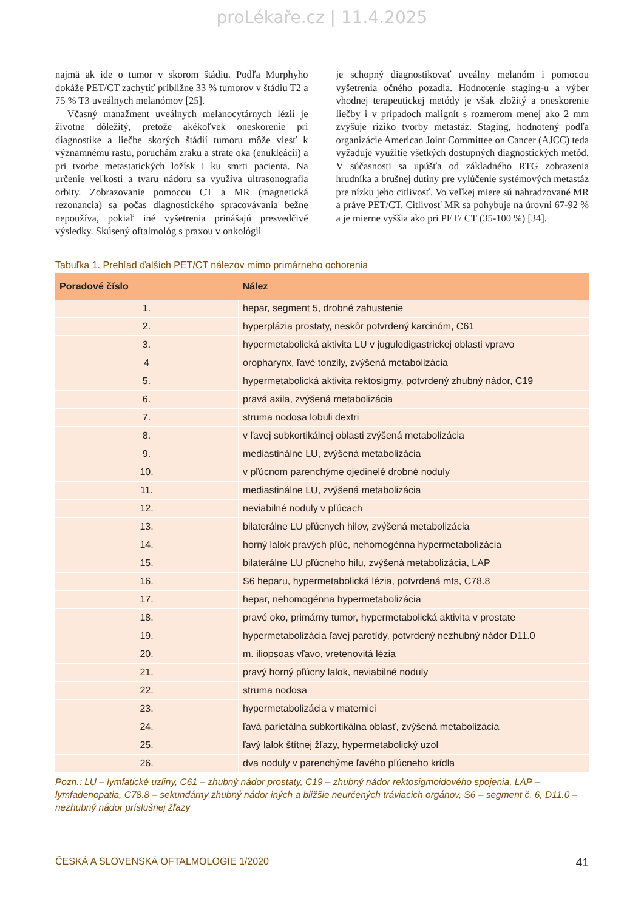proLékaře.cz | 11.4.2025
najmä ak ide o tumor v skorom štádiu. Podľa Murphyho dokáže PET/CT zachytiť približne 33 % tumorov v štádiu T2 a 75 % T3 uveálnych melanómov [25].
Včasný manažment uveálnych melanocytárnych lézií je životne dôležitý, pretože akékoľvek oneskorenie pri diagnostike a liečbe skorých štádií tumoru môže viesť k významnému rastu, poruchám zraku a strate oka (enukleácii) a pri tvorbe metastatických ložísk i ku smrti pacienta. Na určenie veľkosti a tvaru nádoru sa využíva ultrasonografia orbity. Zobrazovanie pomocou CT a MR (magnetická rezonancia) sa počas diagnostického spracovávania bežne nepoužíva, pokiaľ iné vyšetrenia prinášajú presvedčivé výsledky. Skúsený oftalmológ s praxou v onkológii
je schopný diagnostikovať uveálny melanóm i pomocou vyšetrenia očného pozadia. Hodnotenie staging-u a výber vhodnej terapeutickej metódy je však zložitý a oneskorenie liečby i v prípadoch malignít s rozmerom menej ako 2 mm zvyšuje riziko tvorby metastáz. Staging, hodnotený podľa organizácie American Joint Committee on Cancer (AJCC) teda vyžaduje využitie všetkých dostupných diagnostických metód. V súčasnosti sa upúšťa od základného RTG zobrazenia hrudníka a brušnej dutiny pre vylúčenie systémových metastáz pre nízku jeho citlivosť. Vo veľkej miere sú nahradzované MR a práve PET/CT. Citlivosť MR sa pohybuje na úrovni 67-92 % a je mierne vyššia ako pri PET/ CT (35-100 %) [34].
Tabuľka 1. Prehľad ďalších PET/CT nálezov mimo primárneho ochorenia
| Poradové číslo | Nález |
| --- | --- |
| 1. | hepar, segment 5, drobné zahustenie |
| 2. | hyperplázia prostaty, neskôr potvrdený karcinóm, C61 |
| 3. | hypermetabolická aktivita LU v jugulodigastrickej oblasti vpravo |
| 4 | oropharynx, ľavé tonzily, zvýšená metabolizácia |
| 5. | hypermetabolická aktivita rektosigmy, potvrdený zhubný nádor, C19 |
| 6. | pravá axila, zvýšená metabolizácia |
| 7. | struma nodosa lobuli dextri |
| 8. | v ľavej subkortikálnej oblasti zvýšená metabolizácia |
| 9. | mediastinálne LU, zvýšená metabolizácia |
| 10. | v pľúcnom parenchýme ojedinelé drobné noduly |
| 11. | mediastinálne LU, zvýšená metabolizácia |
| 12. | neviabilné noduly v pľúcach |
| 13. | bilaterálne LU pľúcnych hilov, zvýšená metabolizácia |
| 14. | horný lalok pravých pľúc, nehomogénna hypermetabolizácia |
| 15. | bilaterálne LU pľúcneho hilu, zvýšená metabolizácia, LAP |
| 16. | S6 heparu, hypermetabolická lézia, potvrdená mts, C78.8 |
| 17. | hepar, nehomogénna hypermetabolizácia |
| 18. | pravé oko, primárny tumor, hypermetabolická aktivita v prostate |
| 19. | hypermetabolizácia ľavej parotídy, potvrdený nezhubný nádor D11.0 |
| 20. | m. iliopsoas vľavo, vretenovitá lézia |
| 21. | pravý horný pľúcny lalok, neviabilné noduly |
| 22. | struma nodosa |
| 23. | hypermetabolizácia v maternici |
| 24. | ľavá parietálna subkortikálna oblasť, zvýšená metabolizácia |
| 25. | ľavý lalok štítnej žľazy, hypermetabolický uzol |
| 26. | dva noduly v parenchýme ľavého pľúcneho krídla |
Pozn.: LU – lymfatické uzliny, C61 – zhubný nádor prostaty, C19 – zhubný nádor rektosigmoidového spojenia, LAP – lymfadenopatia, C78.8 – sekundárny zhubný nádor iných a bližšie neurčených tráviacich orgánov, S6 – segment č. 6, D11.0 – nezhubný nádor príslušnej žľazy
ČESKÁ A SLOVENSKÁ OFTALMOLOGIE 1/2020 41